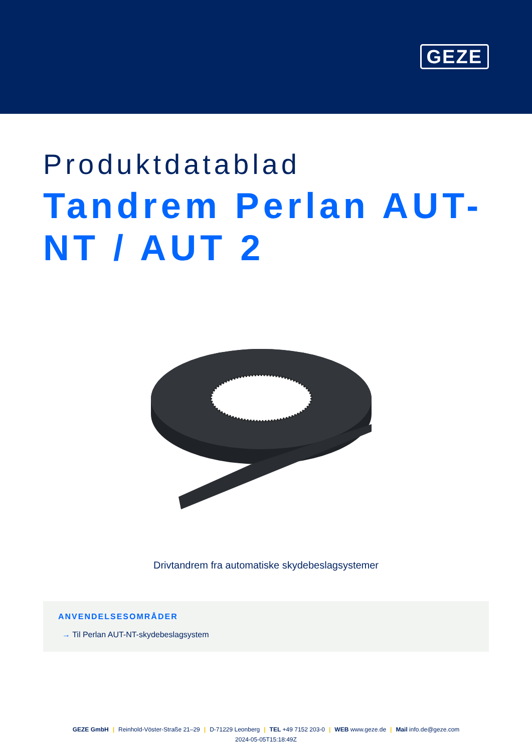GEZE
Produktdatablad
Tandrem Perlan AUT-NT / AUT 2
Drivtandrem fra automatiske skydebeslagsystemer
ANVENDELSESOMRÅDER
→ Til Perlan AUT-NT-skydebeslagsystem
GEZE GmbH | Reinhold-Vöster-Straße 21–29 | D-71229 Leonberg | TEL +49 7152 203-0 | WEB www.geze.de | Mail info.de@geze.com
2024-05-05T15:18:49Z